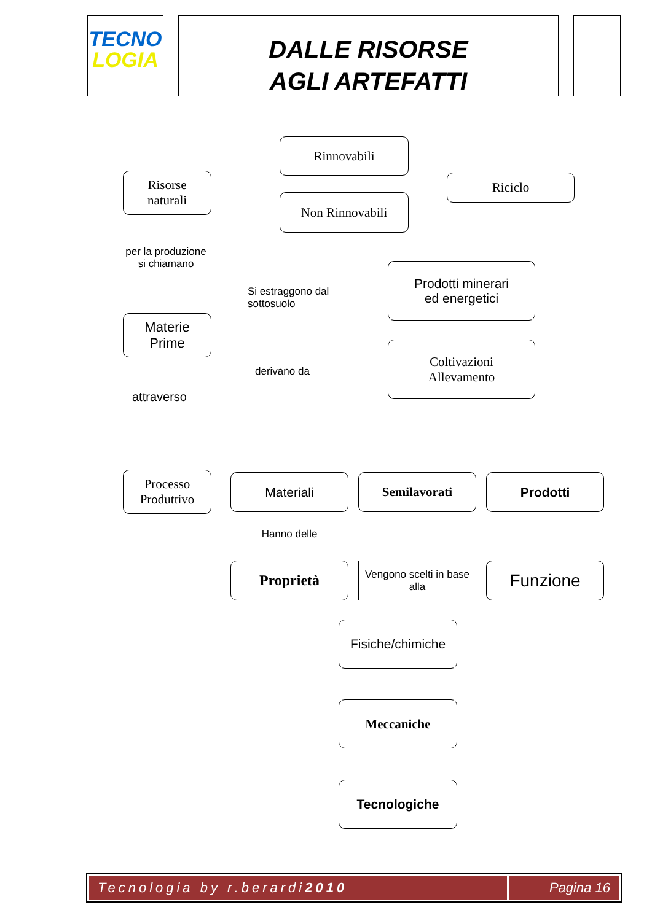TECNO
LOGIA
DALLE RISORSE
AGLI ARTEFATTI
Rinnovabili
Non Rinnovabili
Riciclo
Risorse
naturali
per la produzione
si chiamano
Materie
Prime
Si estraggono dal
sottosuolo
Prodotti minerari
ed energetici
derivano da
Coltivazioni
Allevamento
attraverso
Processo
Produttivo
Materiali Semilavorati Prodotti
Hanno delle
Proprietà
Vengono scelti in base alla
Funzione
Fisiche/chimiche
Meccaniche
Tecnologiche
Tecnologia by r.berardi 2010 Pagina 16